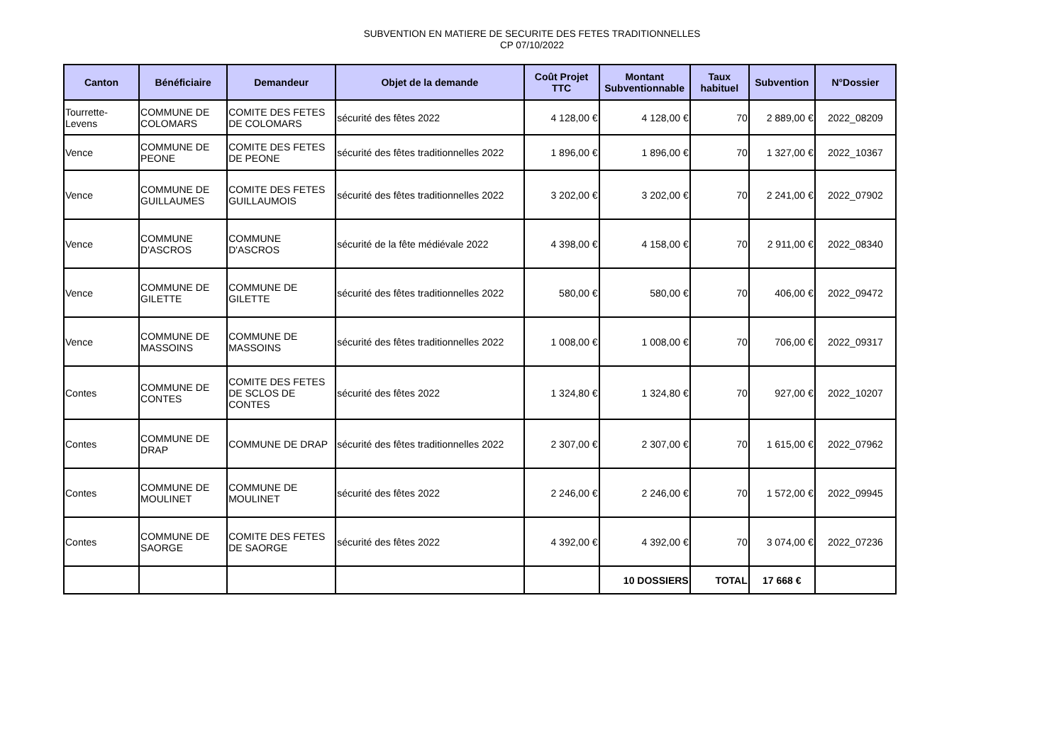SUBVENTION EN MATIERE DE SECURITE DES FETES TRADITIONNELLES
CP 07/10/2022
| Canton | Bénéficiaire | Demandeur | Objet de la demande | Coût Projet TTC | Montant Subventionnable | Taux habituel | Subvention | N°Dossier |
| --- | --- | --- | --- | --- | --- | --- | --- | --- |
| Tourrette-Levens | COMMUNE DE COLOMARS | COMITE DES FETES DE COLOMARS | sécurité des fêtes 2022 | 4 128,00 € | 4 128,00 € | 70 | 2 889,00 € | 2022_08209 |
| Vence | COMMUNE DE PEONE | COMITE DES FETES DE PEONE | sécurité des fêtes traditionnelles 2022 | 1 896,00 € | 1 896,00 € | 70 | 1 327,00 € | 2022_10367 |
| Vence | COMMUNE DE GUILLAUMES | COMITE DES FETES GUILLAUMOIS | sécurité des fêtes traditionnelles 2022 | 3 202,00 € | 3 202,00 € | 70 | 2 241,00 € | 2022_07902 |
| Vence | COMMUNE D'ASCROS | COMMUNE D'ASCROS | sécurité de la fête médiévale 2022 | 4 398,00 € | 4 158,00 € | 70 | 2 911,00 € | 2022_08340 |
| Vence | COMMUNE DE GILETTE | COMMUNE DE GILETTE | sécurité des fêtes traditionnelles 2022 | 580,00 € | 580,00 € | 70 | 406,00 € | 2022_09472 |
| Vence | COMMUNE DE MASSOINS | COMMUNE DE MASSOINS | sécurité des fêtes traditionnelles 2022 | 1 008,00 € | 1 008,00 € | 70 | 706,00 € | 2022_09317 |
| Contes | COMMUNE DE CONTES | COMITE DES FETES DE SCLOS DE CONTES | sécurité des fêtes 2022 | 1 324,80 € | 1 324,80 € | 70 | 927,00 € | 2022_10207 |
| Contes | COMMUNE DE DRAP | COMMUNE DE DRAP | sécurité des fêtes traditionnelles 2022 | 2 307,00 € | 2 307,00 € | 70 | 1 615,00 € | 2022_07962 |
| Contes | COMMUNE DE MOULINET | COMMUNE DE MOULINET | sécurité des fêtes 2022 | 2 246,00 € | 2 246,00 € | 70 | 1 572,00 € | 2022_09945 |
| Contes | COMMUNE DE SAORGE | COMITE DES FETES DE SAORGE | sécurité des fêtes 2022 | 4 392,00 € | 4 392,00 € | 70 | 3 074,00 € | 2022_07236 |
| | | | | | 10 DOSSIERS | TOTAL | 17 668 € | |